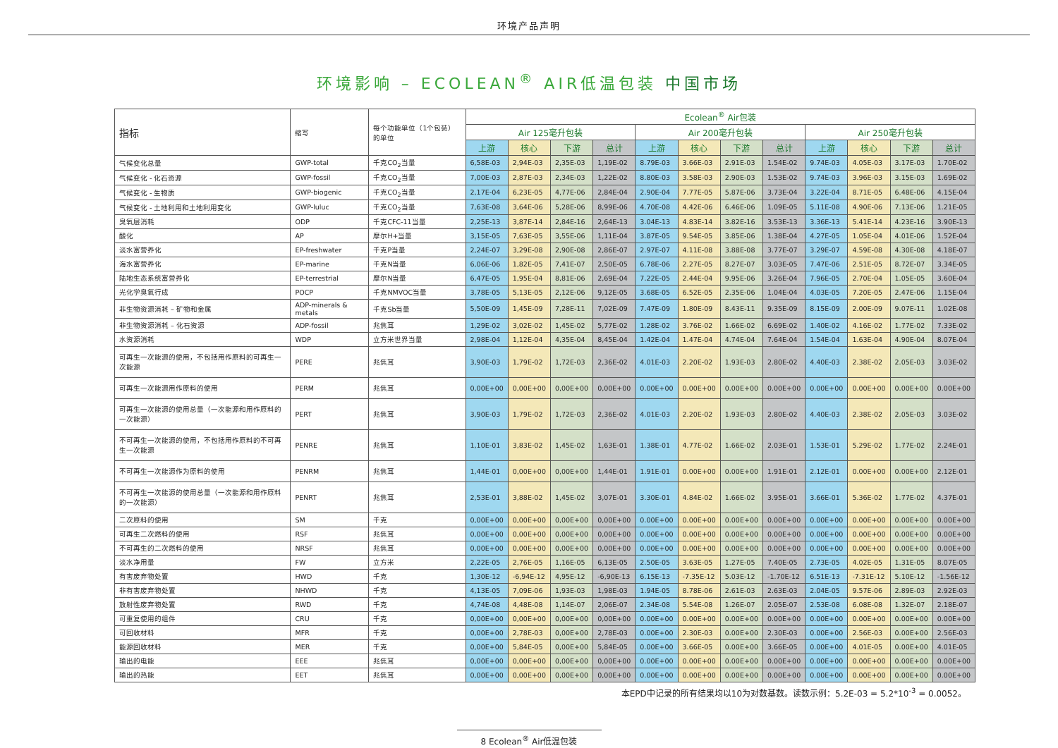环境产品声明
环境影响 – ECOLEAN<sup>®</sup> AIR低温包装 中国市场
| 指标 | 缩写 | 每个功能单位（1个包装）的单位 | Ecolean<sup>®</sup> Air包装 | | | | | | | | | | | |
| | | | Air 125毫升包装 | | | | Air 200毫升包装 | | | | Air 250毫升包装 | | | |
| | | | 上游 | 核心 | 下游 | 总计 | 上游 | 核心 | 下游 | 总计 | 上游 | 核心 | 下游 | 总计 |
| 气候变化总量 | GWP-total | 千克CO<sub>2</sub>当量 | 6,58E-03 | 2,94E-03 | 2,35E-03 | 1,19E-02 | 8.79E-03 | 3.66E-03 | 2.91E-03 | 1.54E-02 | 9.74E-03 | 4.05E-03 | 3.17E-03 | 1.70E-02 |
| 气候变化 - 化石资源 | GWP-fossil | 千克CO<sub>2</sub>当量 | 7,00E-03 | 2,87E-03 | 2,34E-03 | 1,22E-02 | 8.80E-03 | 3.58E-03 | 2.90E-03 | 1.53E-02 | 9.74E-03 | 3.96E-03 | 3.15E-03 | 1.69E-02 |
| 气候变化 - 生物质 | GWP-biogenic | 千克CO<sub>2</sub>当量 | 2,17E-04 | 6,23E-05 | 4,77E-06 | 2,84E-04 | 2.90E-04 | 7.77E-05 | 5.87E-06 | 3.73E-04 | 3.22E-04 | 8.71E-05 | 6.48E-06 | 4.15E-04 |
| 气候变化 - 土地利用和土地利用变化 | GWP-luluc | 千克CO<sub>2</sub>当量 | 7,63E-08 | 3,64E-06 | 5,28E-06 | 8,99E-06 | 4.70E-08 | 4.42E-06 | 6.46E-06 | 1.09E-05 | 5.11E-08 | 4.90E-06 | 7.13E-06 | 1.21E-05 |
| 臭氧层消耗 | ODP | 千克CFC-11当量 | 2,25E-13 | 3,87E-14 | 2,84E-16 | 2,64E-13 | 3.04E-13 | 4.83E-14 | 3.82E-16 | 3.53E-13 | 3.36E-13 | 5.41E-14 | 4.23E-16 | 3.90E-13 |
| 酸化 | AP | 摩尔H+当量 | 3,15E-05 | 7,63E-05 | 3,55E-06 | 1,11E-04 | 3.87E-05 | 9.54E-05 | 3.85E-06 | 1.38E-04 | 4.27E-05 | 1.05E-04 | 4.01E-06 | 1.52E-04 |
| 淡水富营养化 | EP-freshwater | 千克P当量 | 2,24E-07 | 3,29E-08 | 2,90E-08 | 2,86E-07 | 2.97E-07 | 4.11E-08 | 3.88E-08 | 3.77E-07 | 3.29E-07 | 4.59E-08 | 4.30E-08 | 4.18E-07 |
| 海水富营养化 | EP-marine | 千克N当量 | 6,06E-06 | 1,82E-05 | 7,41E-07 | 2,50E-05 | 6.78E-06 | 2.27E-05 | 8.27E-07 | 3.03E-05 | 7.47E-06 | 2.51E-05 | 8.72E-07 | 3.34E-05 |
| 陆地生态系统富营养化 | EP-terrestrial | 摩尔N当量 | 6,47E-05 | 1,95E-04 | 8,81E-06 | 2,69E-04 | 7.22E-05 | 2.44E-04 | 9.95E-06 | 3.26E-04 | 7.96E-05 | 2.70E-04 | 1.05E-05 | 3.60E-04 |
| 光化学臭氧行成 | POCP | 千克NMVOC当量 | 3,78E-05 | 5,13E-05 | 2,12E-06 | 9,12E-05 | 3.68E-05 | 6.52E-05 | 2.35E-06 | 1.04E-04 | 4.03E-05 | 7.20E-05 | 2.47E-06 | 1.15E-04 |
| 非生物资源消耗 – 矿物和金属 | ADP-minerals & metals | 千克Sb当量 | 5,50E-09 | 1,45E-09 | 7,28E-11 | 7,02E-09 | 7.47E-09 | 1.80E-09 | 8.43E-11 | 9.35E-09 | 8.15E-09 | 2.00E-09 | 9.07E-11 | 1.02E-08 |
| 非生物资源消耗 – 化石资源 | ADP-fossil | 兆焦耳 | 1,29E-02 | 3,02E-02 | 1,45E-02 | 5,77E-02 | 1.28E-02 | 3.76E-02 | 1.66E-02 | 6.69E-02 | 1.40E-02 | 4.16E-02 | 1.77E-02 | 7.33E-02 |
| 水资源消耗 | WDP | 立方米世界当量 | 2,98E-04 | 1,12E-04 | 4,35E-04 | 8,45E-04 | 1.42E-04 | 1.47E-04 | 4.74E-04 | 7.64E-04 | 1.54E-04 | 1.63E-04 | 4.90E-04 | 8.07E-04 |
| 可再生一次能源的使用，不包括用作原料的可再生一次能源 | PERE | 兆焦耳 | 3,90E-03 | 1,79E-02 | 1,72E-03 | 2,36E-02 | 4.01E-03 | 2.20E-02 | 1.93E-03 | 2.80E-02 | 4.40E-03 | 2.38E-02 | 2.05E-03 | 3.03E-02 |
| 可再生一次能源用作原料的使用 | PERM | 兆焦耳 | 0,00E+00 | 0,00E+00 | 0,00E+00 | 0,00E+00 | 0.00E+00 | 0.00E+00 | 0.00E+00 | 0.00E+00 | 0.00E+00 | 0.00E+00 | 0.00E+00 | 0.00E+00 |
| 可再生一次能源的使用总量（一次能源和用作原料的一次能源） | PERT | 兆焦耳 | 3,90E-03 | 1,79E-02 | 1,72E-03 | 2,36E-02 | 4.01E-03 | 2.20E-02 | 1.93E-03 | 2.80E-02 | 4.40E-03 | 2.38E-02 | 2.05E-03 | 3.03E-02 |
| 不可再生一次能源的使用，不包括用作原料的不可再生一次能源 | PENRE | 兆焦耳 | 1,10E-01 | 3,83E-02 | 1,45E-02 | 1,63E-01 | 1.38E-01 | 4.77E-02 | 1.66E-02 | 2.03E-01 | 1.53E-01 | 5.29E-02 | 1.77E-02 | 2.24E-01 |
| 不可再生一次能源作为原料的使用 | PENRM | 兆焦耳 | 1,44E-01 | 0,00E+00 | 0,00E+00 | 1,44E-01 | 1.91E-01 | 0.00E+00 | 0.00E+00 | 1.91E-01 | 2.12E-01 | 0.00E+00 | 0.00E+00 | 2.12E-01 |
| 不可再生一次能源的使用总量（一次能源和用作原料的一次能源） | PENRT | 兆焦耳 | 2,53E-01 | 3,88E-02 | 1,45E-02 | 3,07E-01 | 3.30E-01 | 4.84E-02 | 1.66E-02 | 3.95E-01 | 3.66E-01 | 5.36E-02 | 1.77E-02 | 4.37E-01 |
| 二次原料的使用 | SM | 千克 | 0,00E+00 | 0,00E+00 | 0,00E+00 | 0,00E+00 | 0.00E+00 | 0.00E+00 | 0.00E+00 | 0.00E+00 | 0.00E+00 | 0.00E+00 | 0.00E+00 | 0.00E+00 |
| 可再生二次燃料的使用 | RSF | 兆焦耳 | 0,00E+00 | 0,00E+00 | 0,00E+00 | 0,00E+00 | 0.00E+00 | 0.00E+00 | 0.00E+00 | 0.00E+00 | 0.00E+00 | 0.00E+00 | 0.00E+00 | 0.00E+00 |
| 不可再生的二次燃料的使用 | NRSF | 兆焦耳 | 0,00E+00 | 0,00E+00 | 0,00E+00 | 0,00E+00 | 0.00E+00 | 0.00E+00 | 0.00E+00 | 0.00E+00 | 0.00E+00 | 0.00E+00 | 0.00E+00 | 0.00E+00 |
| 淡水净用量 | FW | 立方米 | 2,22E-05 | 2,76E-05 | 1,16E-05 | 6,13E-05 | 2.50E-05 | 3.63E-05 | 1.27E-05 | 7.40E-05 | 2.73E-05 | 4.02E-05 | 1.31E-05 | 8.07E-05 |
| 有害废弃物处置 | HWD | 千克 | 1,30E-12 | -6,94E-12 | 4,95E-12 | -6,90E-13 | 6.15E-13 | -7.35E-12 | 5.03E-12 | -1.70E-12 | 6.51E-13 | -7.31E-12 | 5.10E-12 | -1.56E-12 |
| 非有害废弃物处置 | NHWD | 千克 | 4,13E-05 | 7,09E-06 | 1,93E-03 | 1,98E-03 | 1.94E-05 | 8.78E-06 | 2.61E-03 | 2.63E-03 | 2.04E-05 | 9.57E-06 | 2.89E-03 | 2.92E-03 |
| 放射性废弃物处置 | RWD | 千克 | 4,74E-08 | 4,48E-08 | 1,14E-07 | 2,06E-07 | 2.34E-08 | 5.54E-08 | 1.26E-07 | 2.05E-07 | 2.53E-08 | 6.08E-08 | 1.32E-07 | 2.18E-07 |
| 可重复使用的组件 | CRU | 千克 | 0,00E+00 | 0,00E+00 | 0,00E+00 | 0,00E+00 | 0.00E+00 | 0.00E+00 | 0.00E+00 | 0.00E+00 | 0.00E+00 | 0.00E+00 | 0.00E+00 | 0.00E+00 |
| 可回收材料 | MFR | 千克 | 0,00E+00 | 2,78E-03 | 0,00E+00 | 2,78E-03 | 0.00E+00 | 2.30E-03 | 0.00E+00 | 2.30E-03 | 0.00E+00 | 2.56E-03 | 0.00E+00 | 2.56E-03 |
| 能源回收材料 | MER | 千克 | 0,00E+00 | 5,84E-05 | 0,00E+00 | 5,84E-05 | 0.00E+00 | 3.66E-05 | 0.00E+00 | 3.66E-05 | 0.00E+00 | 4.01E-05 | 0.00E+00 | 4.01E-05 |
| 输出的电能 | EEE | 兆焦耳 | 0,00E+00 | 0,00E+00 | 0,00E+00 | 0,00E+00 | 0.00E+00 | 0.00E+00 | 0.00E+00 | 0.00E+00 | 0.00E+00 | 0.00E+00 | 0.00E+00 | 0.00E+00 |
| 输出的热能 | EET | 兆焦耳 | 0,00E+00 | 0,00E+00 | 0,00E+00 | 0,00E+00 | 0.00E+00 | 0.00E+00 | 0.00E+00 | 0.00E+00 | 0.00E+00 | 0.00E+00 | 0.00E+00 | 0.00E+00 |
本EPD中记录的所有结果均以10为对数基数。读数示例：5.2E-03 = 5.2*10<sup>-3</sup> = 0.0052。
8 Ecolean<sup>®</sup> Air低温包装